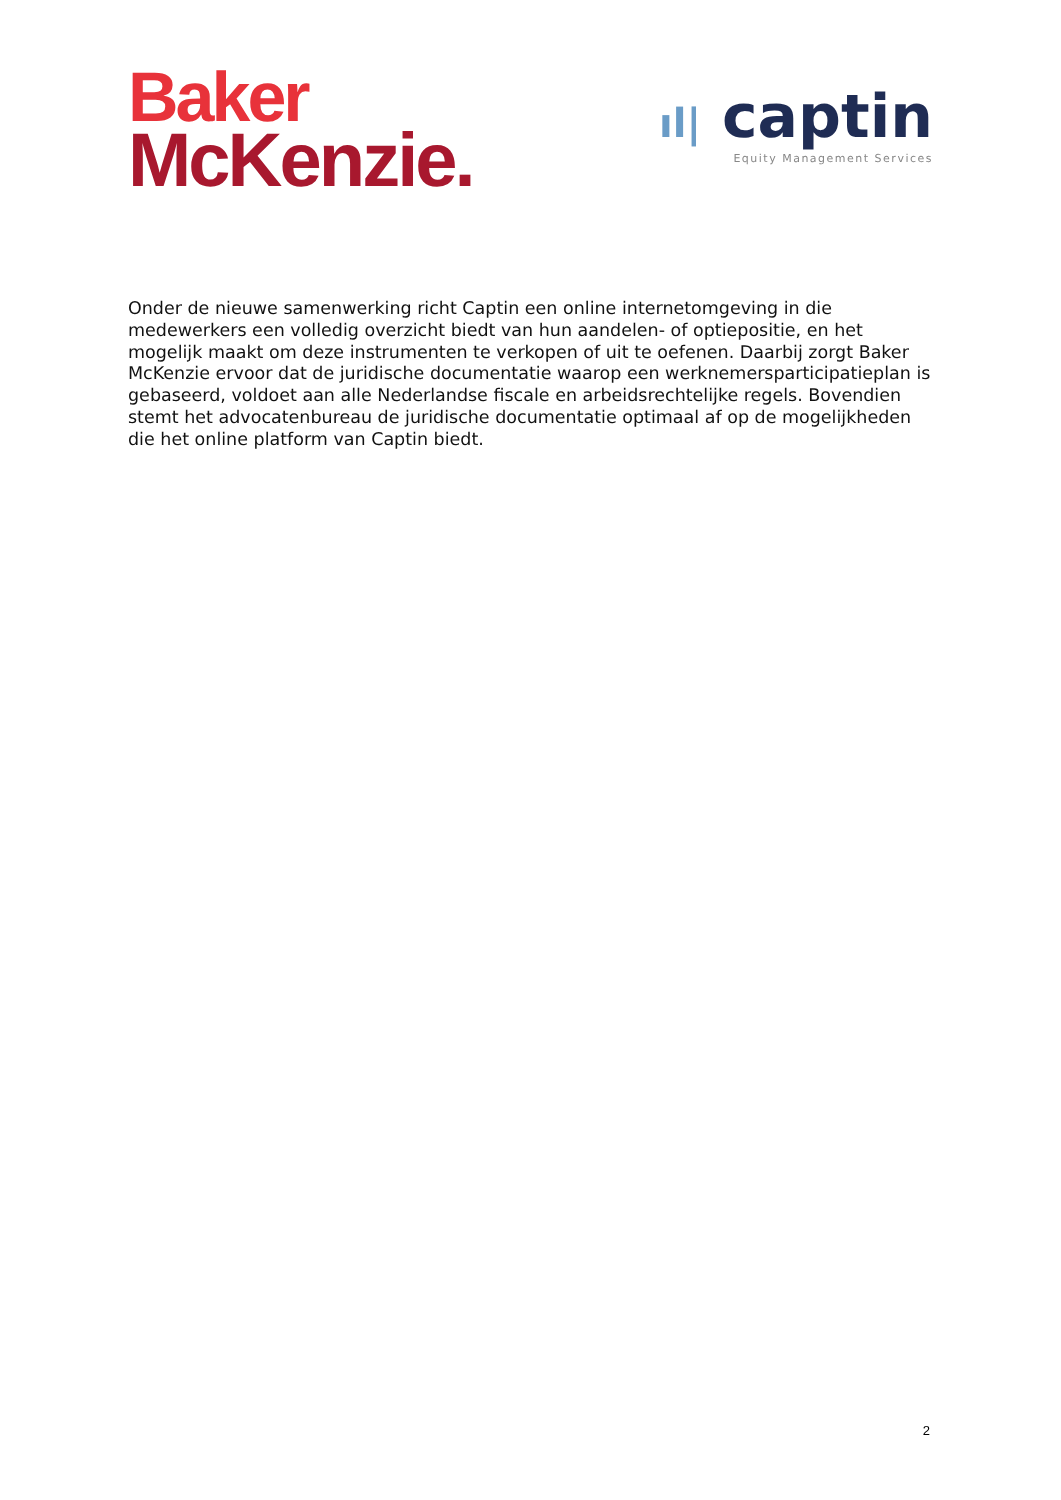Baker
McKenzie.
ıl| captin
Equity Management Services
Onder de nieuwe samenwerking richt Captin een online internetomgeving in die medewerkers een volledig overzicht biedt van hun aandelen- of optiepositie, en het mogelijk maakt om deze instrumenten te verkopen of uit te oefenen. Daarbij zorgt Baker McKenzie ervoor dat de juridische documentatie waarop een werknemersparticipatieplan is gebaseerd, voldoet aan alle Nederlandse fiscale en arbeidsrechtelijke regels. Bovendien stemt het advocatenbureau de juridische documentatie optimaal af op de mogelijkheden die het online platform van Captin biedt.
2